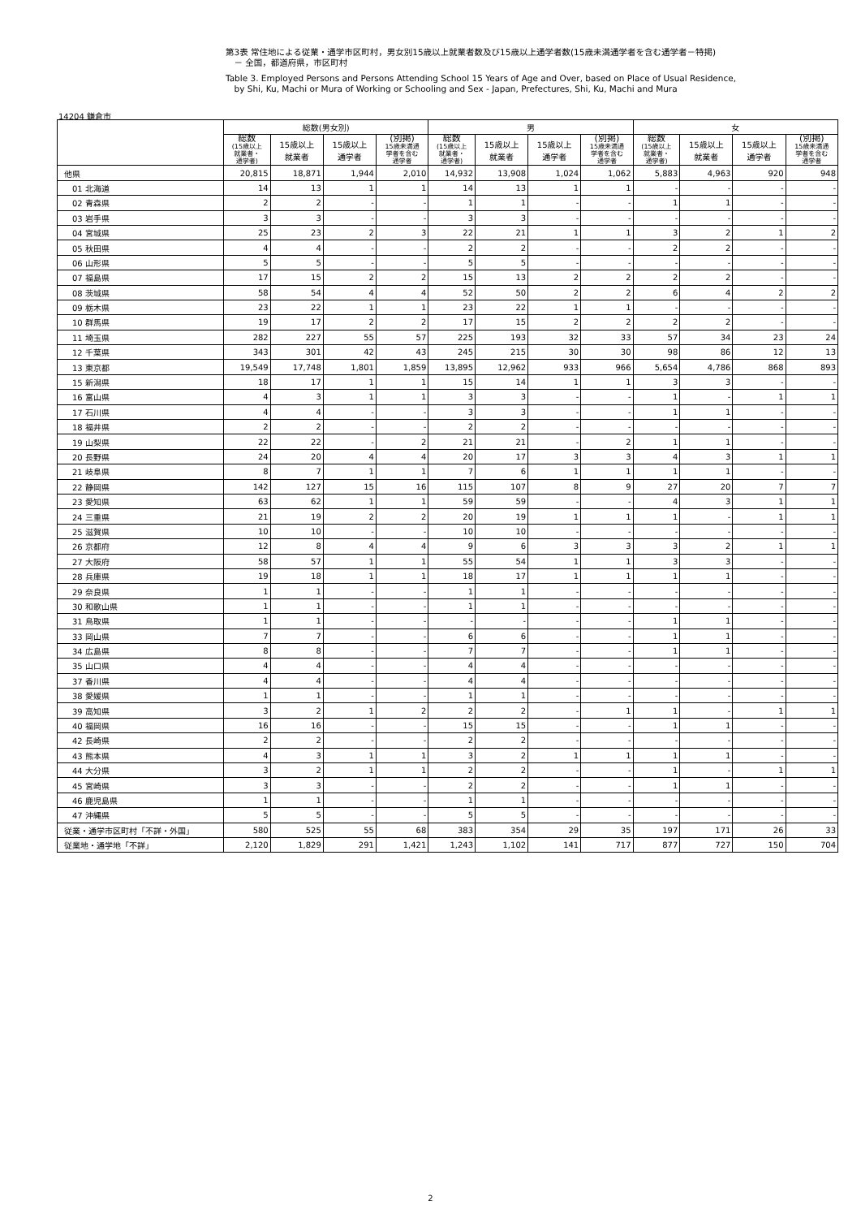第3表 常住地による従業・通学市区町村，男女別15歳以上就業者数及び15歳以上通学者数(15歳未満通学者を含む通学者－特掲)
　－ 全国，都道府県，市区町村
Table 3. Employed Persons and Persons Attending School 15 Years of Age and Over, based on Place of Usual Residence,
　by Shi, Ku, Machi or Mura of Working or Schooling and Sex - Japan, Prefectures, Shi, Ku, Machi and Mura
14204 鎌倉市
| | 総数(男女別) | | | | 男 | | | | 女 | | | |
| --- | --- | --- | --- | --- | --- | --- | --- | --- | --- | --- | --- | --- |
| | 総数 (15歳以上 就業者・ 通学者) | 15歳以上 就業者 | 15歳以上 通学者 | (別掲) 15歳未満通 学者を含む 通学者 | 総数 (15歳以上 就業者・ 通学者) | 15歳以上 就業者 | 15歳以上 通学者 | (別掲) 15歳未満通 学者を含む 通学者 | 総数 (15歳以上 就業者・ 通学者) | 15歳以上 就業者 | 15歳以上 通学者 | (別掲) 15歳未満通 学者を含む 通学者 |
| 他県 | 20,815 | 18,871 | 1,944 | 2,010 | 14,932 | 13,908 | 1,024 | 1,062 | 5,883 | 4,963 | 920 | 948 |
| 01 北海道 | 14 | 13 | 1 | 1 | 14 | 13 | 1 | 1 | - | - | - | - |
| 02 青森県 | 2 | 2 | - | - | 1 | 1 | - | - | 1 | 1 | - | - |
| 03 岩手県 | 3 | 3 | - | - | 3 | 3 | - | - | - | - | - | - |
| 04 宮城県 | 25 | 23 | 2 | 3 | 22 | 21 | 1 | 1 | 3 | 2 | 1 | 2 |
| 05 秋田県 | 4 | 4 | - | - | 2 | 2 | - | - | 2 | 2 | - | - |
| 06 山形県 | 5 | 5 | - | - | 5 | 5 | - | - | - | - | - | - |
| 07 福島県 | 17 | 15 | 2 | 2 | 15 | 13 | 2 | 2 | 2 | 2 | - | - |
| 08 茨城県 | 58 | 54 | 4 | 4 | 52 | 50 | 2 | 2 | 6 | 4 | 2 | 2 |
| 09 栃木県 | 23 | 22 | 1 | 1 | 23 | 22 | 1 | 1 | - | - | - | - |
| 10 群馬県 | 19 | 17 | 2 | 2 | 17 | 15 | 2 | 2 | 2 | 2 | - | - |
| 11 埼玉県 | 282 | 227 | 55 | 57 | 225 | 193 | 32 | 33 | 57 | 34 | 23 | 24 |
| 12 千葉県 | 343 | 301 | 42 | 43 | 245 | 215 | 30 | 30 | 98 | 86 | 12 | 13 |
| 13 東京都 | 19,549 | 17,748 | 1,801 | 1,859 | 13,895 | 12,962 | 933 | 966 | 5,654 | 4,786 | 868 | 893 |
| 15 新潟県 | 18 | 17 | 1 | 1 | 15 | 14 | 1 | 1 | 3 | 3 | - | - |
| 16 富山県 | 4 | 3 | 1 | 1 | 3 | 3 | - | - | 1 | - | 1 | 1 |
| 17 石川県 | 4 | 4 | - | - | 3 | 3 | - | - | 1 | 1 | - | - |
| 18 福井県 | 2 | 2 | - | - | 2 | 2 | - | - | - | - | - | - |
| 19 山梨県 | 22 | 22 | - | 2 | 21 | 21 | - | 2 | 1 | 1 | - | - |
| 20 長野県 | 24 | 20 | 4 | 4 | 20 | 17 | 3 | 3 | 4 | 3 | 1 | 1 |
| 21 岐阜県 | 8 | 7 | 1 | 1 | 7 | 6 | 1 | 1 | 1 | 1 | - | - |
| 22 静岡県 | 142 | 127 | 15 | 16 | 115 | 107 | 8 | 9 | 27 | 20 | 7 | 7 |
| 23 愛知県 | 63 | 62 | 1 | 1 | 59 | 59 | - | - | 4 | 3 | 1 | 1 |
| 24 三重県 | 21 | 19 | 2 | 2 | 20 | 19 | 1 | 1 | 1 | - | 1 | 1 |
| 25 滋賀県 | 10 | 10 | - | - | 10 | 10 | - | - | - | - | - | - |
| 26 京都府 | 12 | 8 | 4 | 4 | 9 | 6 | 3 | 3 | 3 | 2 | 1 | 1 |
| 27 大阪府 | 58 | 57 | 1 | 1 | 55 | 54 | 1 | 1 | 3 | 3 | - | - |
| 28 兵庫県 | 19 | 18 | 1 | 1 | 18 | 17 | 1 | 1 | 1 | 1 | - | - |
| 29 奈良県 | 1 | 1 | - | - | 1 | 1 | - | - | - | - | - | - |
| 30 和歌山県 | 1 | 1 | - | - | 1 | 1 | - | - | - | - | - | - |
| 31 鳥取県 | 1 | 1 | - | - | - | - | - | - | 1 | 1 | - | - |
| 33 岡山県 | 7 | 7 | - | - | 6 | 6 | - | - | 1 | 1 | - | - |
| 34 広島県 | 8 | 8 | - | - | 7 | 7 | - | - | 1 | 1 | - | - |
| 35 山口県 | 4 | 4 | - | - | 4 | 4 | - | - | - | - | - | - |
| 37 香川県 | 4 | 4 | - | - | 4 | 4 | - | - | - | - | - | - |
| 38 愛媛県 | 1 | 1 | - | - | 1 | 1 | - | - | - | - | - | - |
| 39 高知県 | 3 | 2 | 1 | 2 | 2 | 2 | - | 1 | 1 | - | 1 | 1 |
| 40 福岡県 | 16 | 16 | - | - | 15 | 15 | - | - | 1 | 1 | - | - |
| 42 長崎県 | 2 | 2 | - | - | 2 | 2 | - | - | - | - | - | - |
| 43 熊本県 | 4 | 3 | 1 | 1 | 3 | 2 | 1 | 1 | 1 | 1 | - | - |
| 44 大分県 | 3 | 2 | 1 | 1 | 2 | 2 | - | - | 1 | - | 1 | 1 |
| 45 宮崎県 | 3 | 3 | - | - | 2 | 2 | - | - | 1 | 1 | - | - |
| 46 鹿児島県 | 1 | 1 | - | - | 1 | 1 | - | - | - | - | - | - |
| 47 沖縄県 | 5 | 5 | - | - | 5 | 5 | - | - | - | - | - | - |
| 従業・通学市区町村「不詳・外国」 | 580 | 525 | 55 | 68 | 383 | 354 | 29 | 35 | 197 | 171 | 26 | 33 |
| 従業地・通学地「不詳」 | 2,120 | 1,829 | 291 | 1,421 | 1,243 | 1,102 | 141 | 717 | 877 | 727 | 150 | 704 |
2